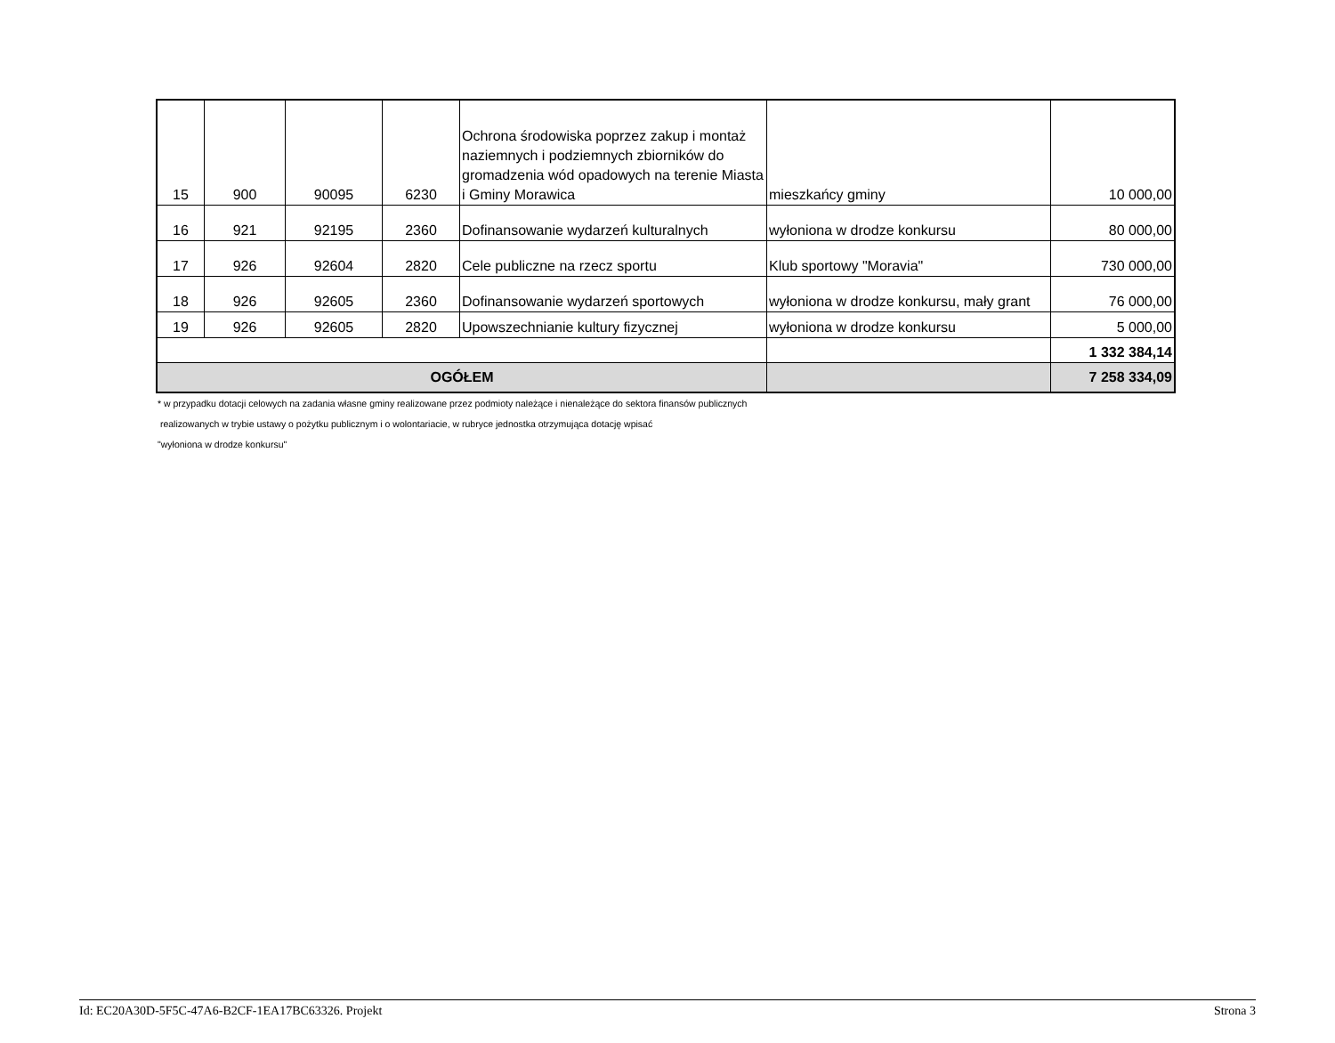| 15 | 900 | 90095 | 6230 | Ochrona środowiska poprzez zakup i montaż naziemnych i podziemnych zbiorników do gromadzenia wód opadowych na terenie Miasta i Gminy Morawica | mieszkańcy gminy | 10 000,00 |
| 16 | 921 | 92195 | 2360 | Dofinansowanie wydarzeń kulturalnych | wyłoniona w drodze konkursu | 80 000,00 |
| 17 | 926 | 92604 | 2820 | Cele publiczne na rzecz sportu | Klub sportowy "Moravia" | 730 000,00 |
| 18 | 926 | 92605 | 2360 | Dofinansowanie wydarzeń sportowych | wyłoniona w drodze konkursu, mały grant | 76 000,00 |
| 19 | 926 | 92605 | 2820 | Upowszechnianie kultury fizycznej | wyłoniona w drodze konkursu | 5 000,00 |
| | | | | | | 1 332 384,14 |
| OGÓŁEM | | | | | | 7 258 334,09 |
* w przypadku dotacji celowych na zadania własne gminy realizowane przez podmioty należące i nienależące do sektora finansów publicznych
realizowanych w trybie ustawy o pożytku publicznym i o wolontariacie, w rubryce jednostka otrzymująca dotację wpisać
"wyłoniona w drodze konkursu"
Id: EC20A30D-5F5C-47A6-B2CF-1EA17BC63326. Projekt Strona 3